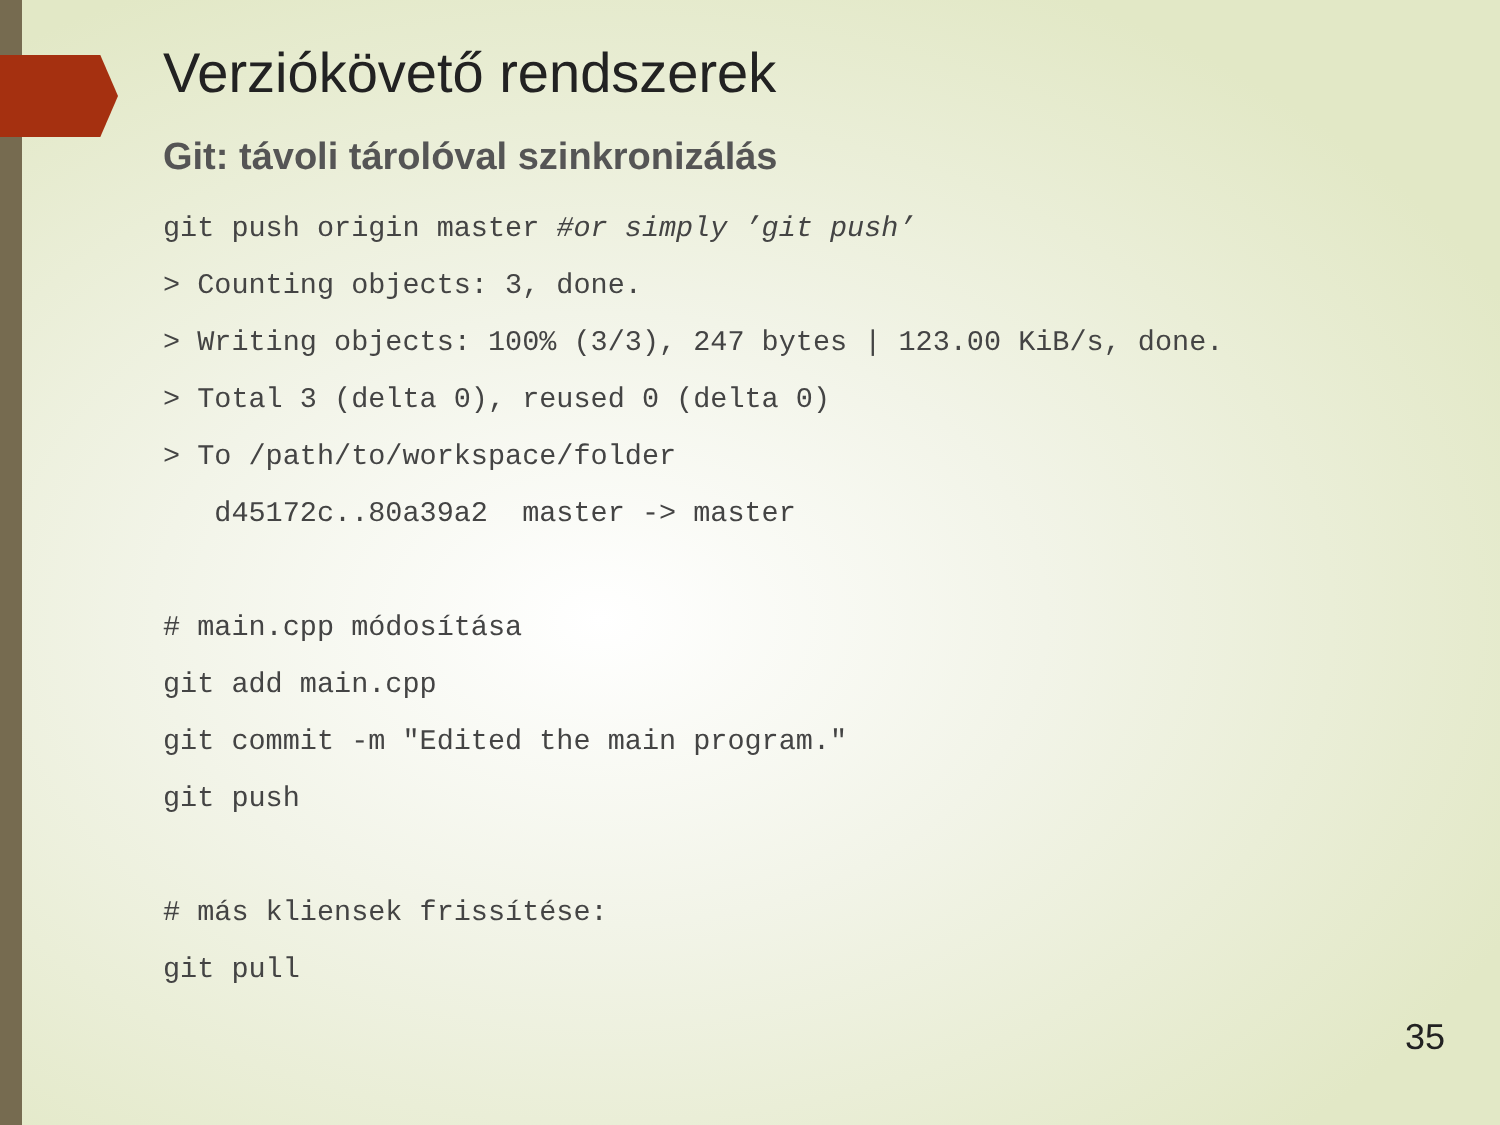Verziókövető rendszerek
Git: távoli tárolóval szinkronizálás
git push origin master #or simply ’git push’
> Counting objects: 3, done.
> Writing objects: 100% (3/3), 247 bytes | 123.00 KiB/s, done.
> Total 3 (delta 0), reused 0 (delta 0)
> To /path/to/workspace/folder
   d45172c..80a39a2  master -> master

# main.cpp módosítása
git add main.cpp
git commit -m "Edited the main program."
git push

# más kliensek frissítése:
git pull
35